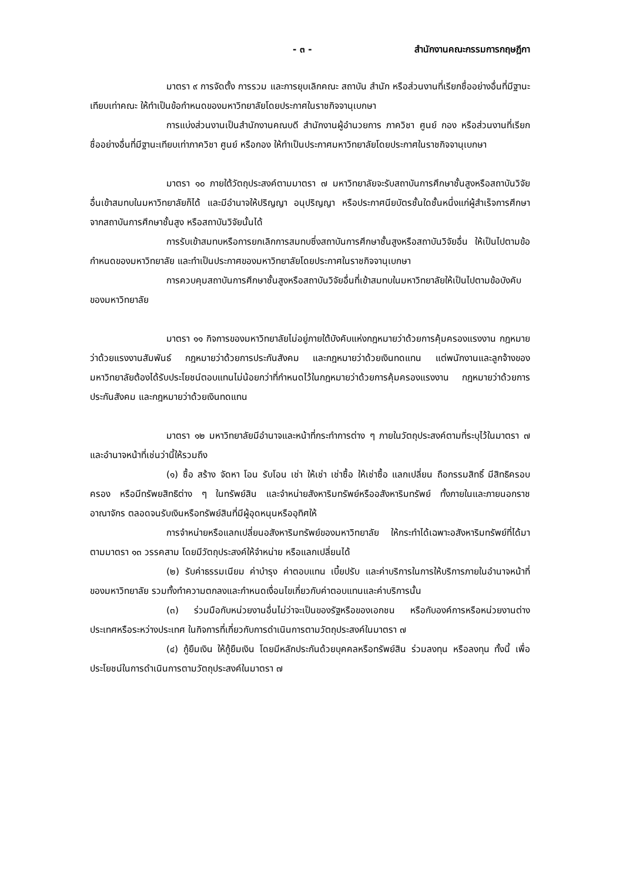- ๓ - สำนักงานคณะกรรมการกฤษฎีกา
มาตรา ๙ การจัดตั้ง การรวม และการยุบเลิกคณะ สถาบัน สำนัก หรือส่วนงานที่เรียกชื่ออย่างอื่นที่มีฐานะเทียบเท่าคณะ ให้ทำเป็นข้อกำหนดของมหาวิทยาลัยโดยประกาศในราชกิจจานุเบกษา
การแบ่งส่วนงานเป็นสำนักงานคณบดี สำนักงานผู้อำนวยการ ภาควิชา ศูนย์ กอง หรือส่วนงานที่เรียกชื่ออย่างอื่นที่มีฐานะเทียบเท่าภาควิชา ศูนย์ หรือกอง ให้ทำเป็นประกาศมหาวิทยาลัยโดยประกาศในราชกิจจานุเบกษา
มาตรา ๑๐ ภายใต้วัตถุประสงค์ตามมาตรา ๗ มหาวิทยาลัยจะรับสถาบันการศึกษาชั้นสูงหรือสถาบันวิจัยอื่นเข้าสมทบในมหาวิทยาลัยก็ได้ และมีอำนาจให้ปริญญา อนุปริญญา หรือประกาศนียบัตรชั้นใดชั้นหนึ่งแก่ผู้สำเร็จการศึกษาจากสถาบันการศึกษาชั้นสูง หรือสถาบันวิจัยนั้นได้
การรับเข้าสมทบหรือการยกเลิกการสมทบซึ่งสถาบันการศึกษาชั้นสูงหรือสถาบันวิจัยอื่น ให้เป็นไปตามข้อกำหนดของมหาวิทยาลัย และทำเป็นประกาศของมหาวิทยาลัยโดยประกาศในราชกิจจานุเบกษา
การควบคุมสถาบันการศึกษาชั้นสูงหรือสถาบันวิจัยอื่นที่เข้าสมทบในมหาวิทยาลัยให้เป็นไปตามข้อบังคับของมหาวิทยาลัย
มาตรา ๑๑ กิจการของมหาวิทยาลัยไม่อยู่ภายใต้บังคับแห่งกฎหมายว่าด้วยการคุ้มครองแรงงาน กฎหมายว่าด้วยแรงงานสัมพันธ์ กฎหมายว่าด้วยการประกันสังคม และกฎหมายว่าด้วยเงินทดแทน แต่พนักงานและลูกจ้างของมหาวิทยาลัยต้องได้รับประโยชน์ตอบแทนไม่น้อยกว่าที่กำหนดไว้ในกฎหมายว่าด้วยการคุ้มครองแรงงาน กฎหมายว่าด้วยการประกันสังคม และกฎหมายว่าด้วยเงินทดแทน
มาตรา ๑๒ มหาวิทยาลัยมีอำนาจและหน้าที่กระทำการต่าง ๆ ภายในวัตถุประสงค์ตามที่ระบุไว้ในมาตรา ๗ และอำนาจหน้าที่เช่นว่านี้ให้รวมถึง
(๑) ซื้อ สร้าง จัดหา โอน รับโอน เช่า ให้เช่า เช่าซื้อ ให้เช่าซื้อ แลกเปลี่ยน ถือกรรมสิทธิ์ มีสิทธิครอบครอง หรือมีทรัพยสิทธิต่าง ๆ ในทรัพย์สิน และจำหน่ายสังหาริมทรัพย์หรืออสังหาริมทรัพย์ ทั้งภายในและภายนอกราชอาณาจักร ตลอดจนรับเงินหรือทรัพย์สินที่มีผู้อุดหนุนหรืออุทิศให้
การจำหน่ายหรือแลกเปลี่ยนอสังหาริมทรัพย์ของมหาวิทยาลัย ให้กระทำได้เฉพาะอสังหาริมทรัพย์ที่ได้มาตามมาตรา ๑๓ วรรคสาม โดยมีวัตถุประสงค์ให้จำหน่าย หรือแลกเปลี่ยนได้
(๒) รับค่าธรรมเนียม ค่าบำรุง ค่าตอบแทน เบี้ยปรับ และค่าบริการในการให้บริการภายในอำนาจหน้าที่ของมหาวิทยาลัย รวมทั้งทำความตกลงและกำหนดเงื่อนไขเกี่ยวกับค่าตอบแทนและค่าบริการนั้น
(๓) ร่วมมือกับหน่วยงานอื่นไม่ว่าจะเป็นของรัฐหรือของเอกชน หรือกับองค์การหรือหน่วยงานต่างประเทศหรือระหว่างประเทศ ในกิจการที่เกี่ยวกับการดำเนินการตามวัตถุประสงค์ในมาตรา ๗
(๔) กู้ยืมเงิน ให้กู้ยืมเงิน โดยมีหลักประกันด้วยบุคคลหรือทรัพย์สิน ร่วมลงทุน หรือลงทุน ทั้งนี้ เพื่อประโยชน์ในการดำเนินการตามวัตถุประสงค์ในมาตรา ๗